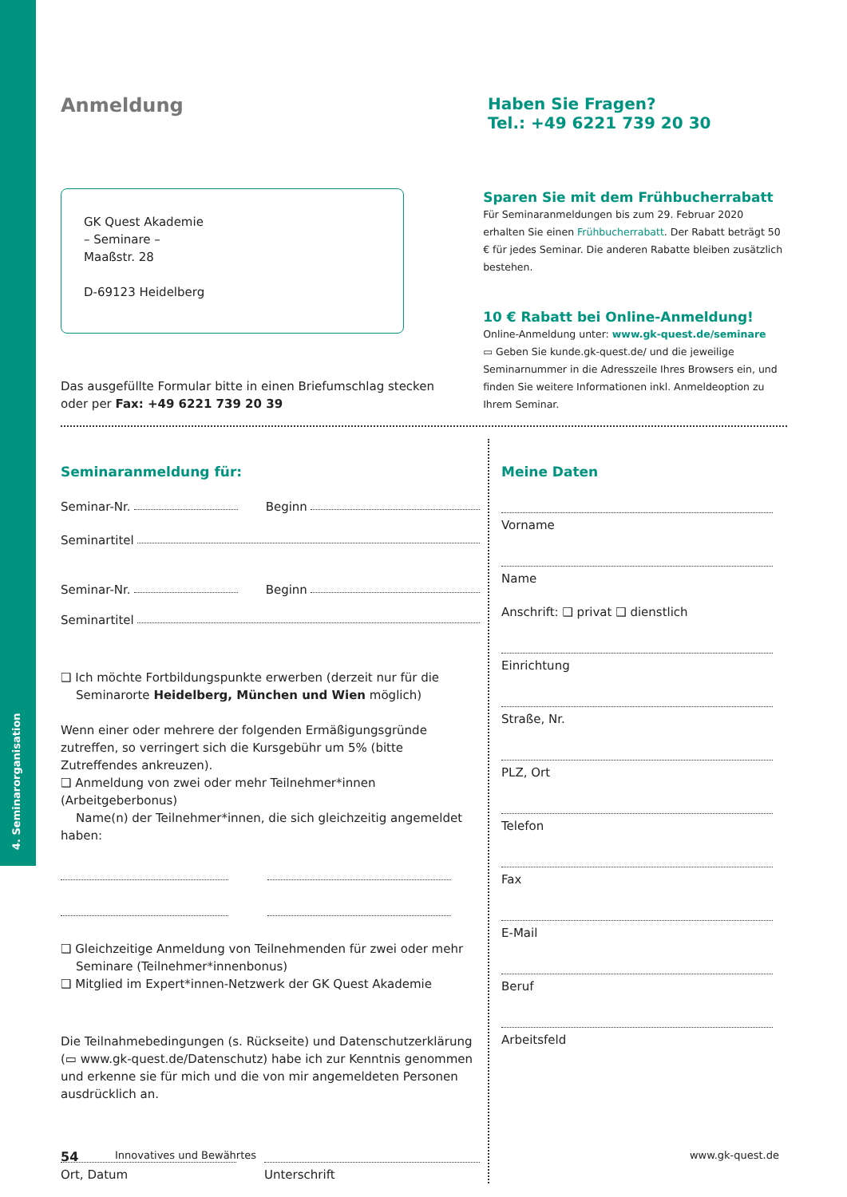4. Seminarorganisation
Anmeldung
Haben Sie Fragen?
Tel.: +49 6221 739 20 30
GK Quest Akademie
– Seminare –
Maaßstr. 28
D-69123 Heidelberg
Das ausgefüllte Formular bitte in einen Briefumschlag stecken
oder per Fax: +49 6221 739 20 39
Sparen Sie mit dem Frühbucherrabatt
Für Seminaranmeldungen bis zum 29. Februar 2020 erhalten Sie einen Frühbucherrabatt. Der Rabatt beträgt 50 € für jedes Seminar. Die anderen Rabatte bleiben zusätzlich bestehen.
10 € Rabatt bei Online-Anmeldung!
Online-Anmeldung unter: www.gk-quest.de/seminare
▭ Geben Sie kunde.gk-quest.de/ und die jeweilige Seminarnummer in die Adresszeile Ihres Browsers ein, und finden Sie weitere Informationen inkl. Anmeldeoption zu Ihrem Seminar.
Seminaranmeldung für:
Seminar-Nr. Beginn
Seminartitel
Seminar-Nr. Beginn
Seminartitel
❑ Ich möchte Fortbildungspunkte erwerben (derzeit nur für die
Seminarorte Heidelberg, München und Wien möglich)
Wenn einer oder mehrere der folgenden Ermäßigungsgründe zutreffen, so verringert sich die Kursgebühr um 5% (bitte Zutreffendes ankreuzen).
❑ Anmeldung von zwei oder mehr Teilnehmer*innen (Arbeitgeberbonus)
Name(n) der Teilnehmer*innen, die sich gleichzeitig angemeldet haben:
❑ Gleichzeitige Anmeldung von Teilnehmenden für zwei oder mehr
Seminare (Teilnehmer*innenbonus)
❑ Mitglied im Expert*innen-Netzwerk der GK Quest Akademie
Die Teilnahmebedingungen (s. Rückseite) und Datenschutzerklärung (▭ www.gk-quest.de/Datenschutz) habe ich zur Kenntnis genommen und erkenne sie für mich und die von mir angemeldeten Personen ausdrücklich an.
Ort, Datum Unterschrift
Meine Daten
Vorname
Name
Anschrift: ❑ privat ❑ dienstlich
Einrichtung
Straße, Nr.
PLZ, Ort
Telefon
Fax
E-Mail
Beruf
Arbeitsfeld
54 Innovatives und Bewährtes www.gk-quest.de